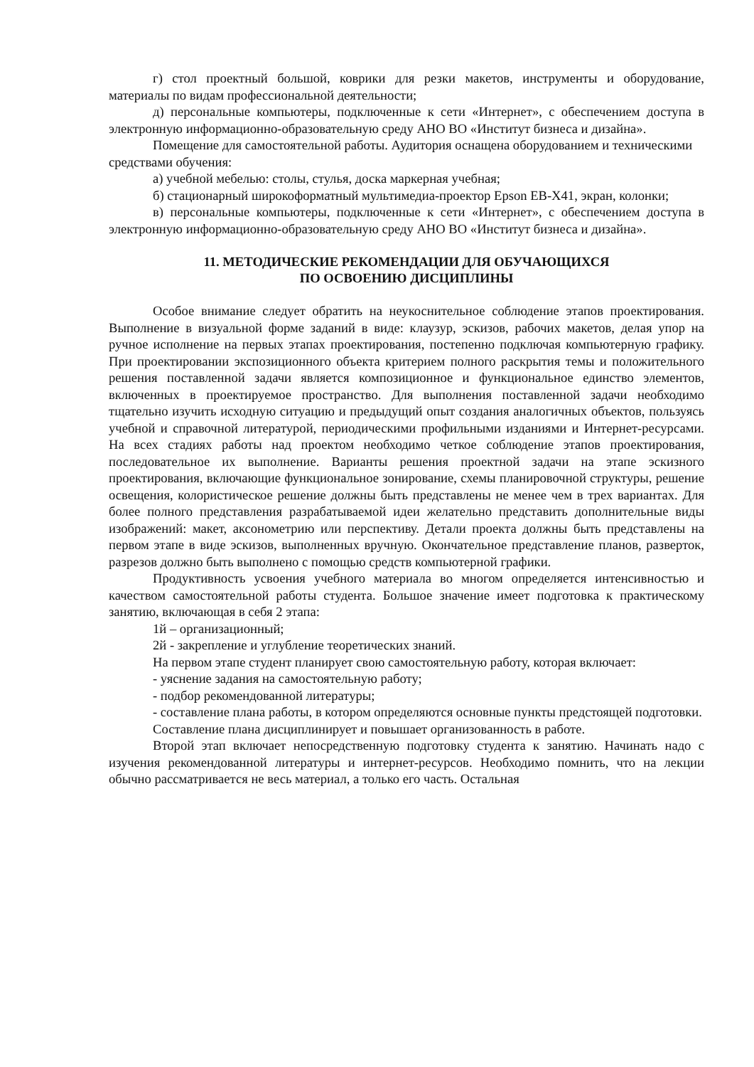г) стол проектный большой, коврики для резки макетов, инструменты и оборудование, материалы по видам профессиональной деятельности;
д) персональные компьютеры, подключенные к сети «Интернет», с обеспечением доступа в электронную информационно-образовательную среду АНО ВО «Институт бизнеса и дизайна».
Помещение для самостоятельной работы. Аудитория оснащена оборудованием и техническими средствами обучения:
а) учебной мебелью: столы, стулья, доска маркерная учебная;
б) стационарный широкоформатный мультимедиа-проектор Epson EB-X41, экран, колонки;
в) персональные компьютеры, подключенные к сети «Интернет», с обеспечением доступа в электронную информационно-образовательную среду АНО ВО «Институт бизнеса и дизайна».
11. МЕТОДИЧЕСКИЕ РЕКОМЕНДАЦИИ ДЛЯ ОБУЧАЮЩИХСЯ
ПО ОСВОЕНИЮ ДИСЦИПЛИНЫ
Особое внимание следует обратить на неукоснительное соблюдение этапов проектирования. Выполнение в визуальной форме заданий в виде: клаузур, эскизов, рабочих макетов, делая упор на ручное исполнение на первых этапах проектирования, постепенно подключая компьютерную графику. При проектировании экспозиционного объекта критерием полного раскрытия темы и положительного решения поставленной задачи является композиционное и функциональное единство элементов, включенных в проектируемое пространство. Для выполнения поставленной задачи необходимо тщательно изучить исходную ситуацию и предыдущий опыт создания аналогичных объектов, пользуясь учебной и справочной литературой, периодическими профильными изданиями и Интернет-ресурсами. На всех стадиях работы над проектом необходимо четкое соблюдение этапов проектирования, последовательное их выполнение. Варианты решения проектной задачи на этапе эскизного проектирования, включающие функциональное зонирование, схемы планировочной структуры, решение освещения, колористическое решение должны быть представлены не менее чем в трех вариантах. Для более полного представления разрабатываемой идеи желательно представить дополнительные виды изображений: макет, аксонометрию или перспективу. Детали проекта должны быть представлены на первом этапе в виде эскизов, выполненных вручную. Окончательное представление планов, разверток, разрезов должно быть выполнено с помощью средств компьютерной графики.
Продуктивность усвоения учебного материала во многом определяется интенсивностью и качеством самостоятельной работы студента. Большое значение имеет подготовка к практическому занятию, включающая в себя 2 этапа:
1й – организационный;
2й - закрепление и углубление теоретических знаний.
На первом этапе студент планирует свою самостоятельную работу, которая включает:
- уяснение задания на самостоятельную работу;
- подбор рекомендованной литературы;
- составление плана работы, в котором определяются основные пункты предстоящей подготовки.
Составление плана дисциплинирует и повышает организованность в работе.
Второй этап включает непосредственную подготовку студента к занятию. Начинать надо с изучения рекомендованной литературы и интернет-ресурсов. Необходимо помнить, что на лекции обычно рассматривается не весь материал, а только его часть. Остальная